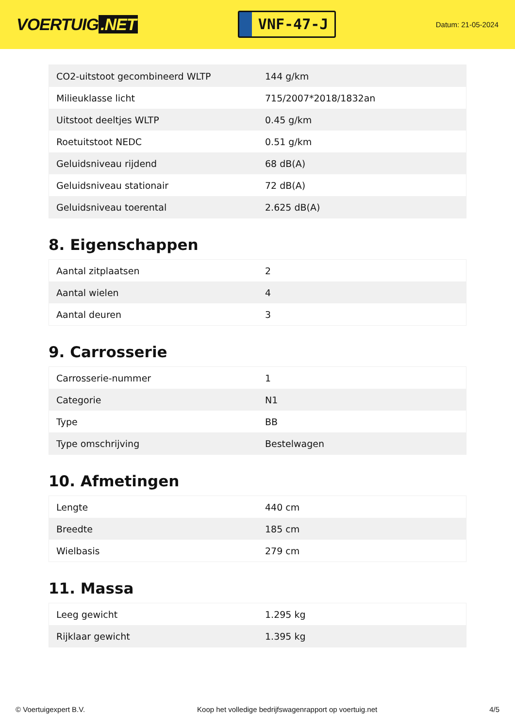VOERTUIG.NET
VNF-47-J
Datum: 21-05-2024
| CO2-uitstoot gecombineerd WLTP | 144 g/km |
| Milieuklasse licht | 715/2007*2018/1832an |
| Uitstoot deeltjes WLTP | 0.45 g/km |
| Roetuitstoot NEDC | 0.51 g/km |
| Geluidsniveau rijdend | 68 dB(A) |
| Geluidsniveau stationair | 72 dB(A) |
| Geluidsniveau toerental | 2.625 dB(A) |
8. Eigenschappen
| Aantal zitplaatsen | 2 |
| Aantal wielen | 4 |
| Aantal deuren | 3 |
9. Carrosserie
| Carrosserie-nummer | 1 |
| Categorie | N1 |
| Type | BB |
| Type omschrijving | Bestelwagen |
10. Afmetingen
| Lengte | 440 cm |
| Breedte | 185 cm |
| Wielbasis | 279 cm |
11. Massa
| Leeg gewicht | 1.295 kg |
| Rijklaar gewicht | 1.395 kg |
© Voertuigexpert B.V. Koop het volledige bedrijfswagenrapport op voertuig.net 4/5